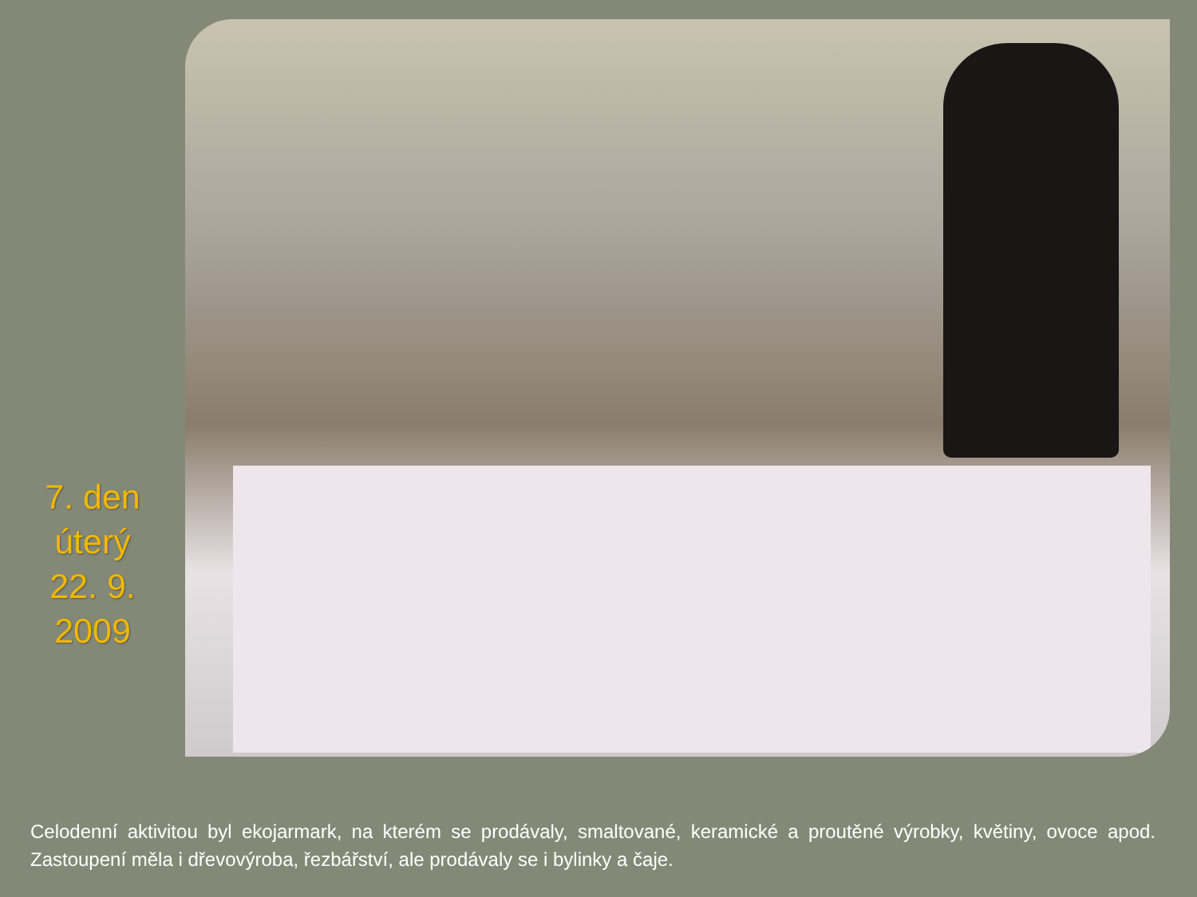7. den
úterý
22. 9.
2009
Celodenní aktivitou byl ekojarmark, na kterém se prodávaly, smaltované, keramické a proutěné výrobky, květiny, ovoce apod. Zastoupení měla i dřevovýroba, řezbářství, ale prodávaly se i bylinky a čaje.